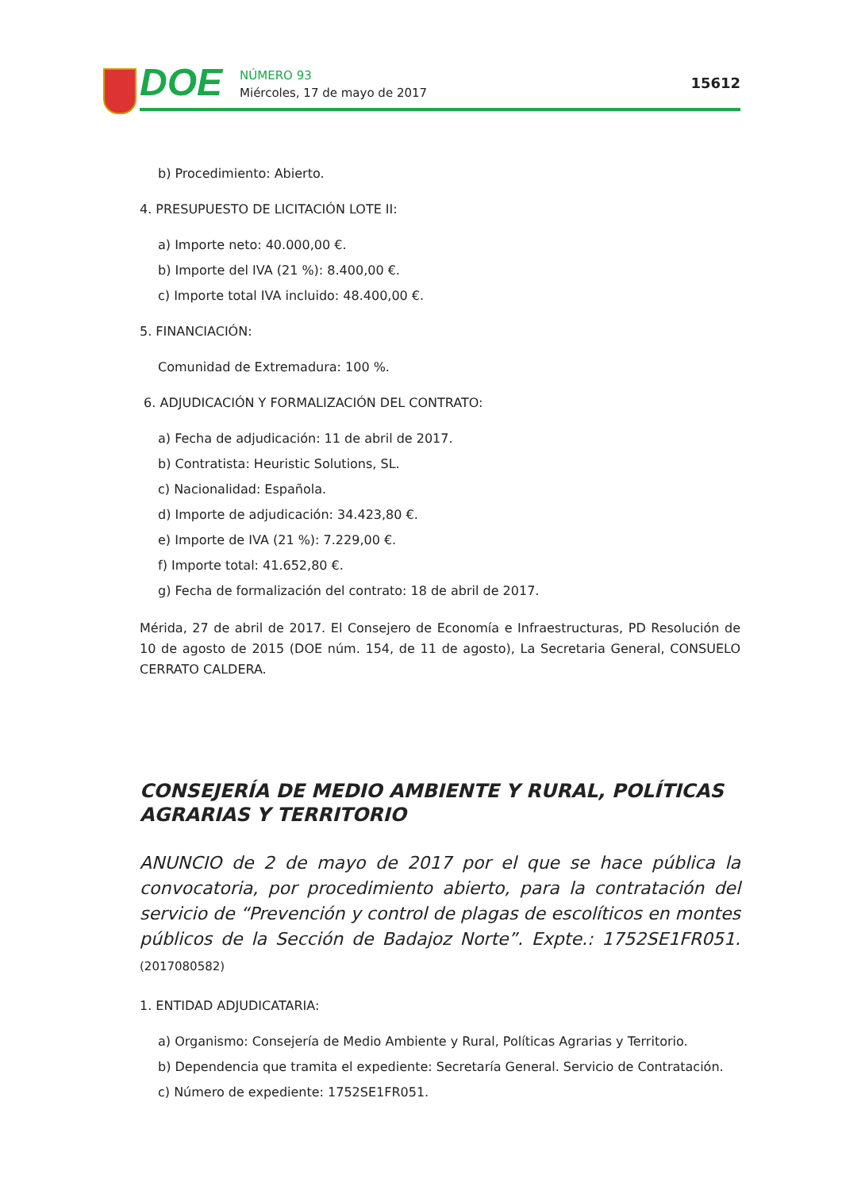DOE
NÚMERO 93
Miércoles, 17 de mayo de 2017
15612
b) Procedimiento: Abierto.
4. PRESUPUESTO DE LICITACIÓN LOTE II:
a) Importe neto: 40.000,00 €.
b) Importe del IVA (21 %): 8.400,00 €.
c) Importe total IVA incluido: 48.400,00 €.
5. FINANCIACIÓN:
Comunidad de Extremadura: 100 %.
6. ADJUDICACIÓN Y FORMALIZACIÓN DEL CONTRATO:
a) Fecha de adjudicación: 11 de abril de 2017.
b) Contratista: Heuristic Solutions, SL.
c) Nacionalidad: Española.
d) Importe de adjudicación: 34.423,80 €.
e) Importe de IVA (21 %): 7.229,00 €.
f) Importe total: 41.652,80 €.
g) Fecha de formalización del contrato: 18 de abril de 2017.
Mérida, 27 de abril de 2017. El Consejero de Economía e Infraestructuras, PD Resolución de 10 de agosto de 2015 (DOE núm. 154, de 11 de agosto), La Secretaria General, CONSUELO CERRATO CALDERA.
CONSEJERÍA DE MEDIO AMBIENTE Y RURAL, POLÍTICAS AGRARIAS Y TERRITORIO
ANUNCIO de 2 de mayo de 2017 por el que se hace pública la convocatoria, por procedimiento abierto, para la contratación del servicio de “Prevención y control de plagas de escolíticos en montes públicos de la Sección de Badajoz Norte”. Expte.: 1752SE1FR051. (2017080582)
1. ENTIDAD ADJUDICATARIA:
a) Organismo: Consejería de Medio Ambiente y Rural, Políticas Agrarias y Territorio.
b) Dependencia que tramita el expediente: Secretaría General. Servicio de Contratación.
c) Número de expediente: 1752SE1FR051.